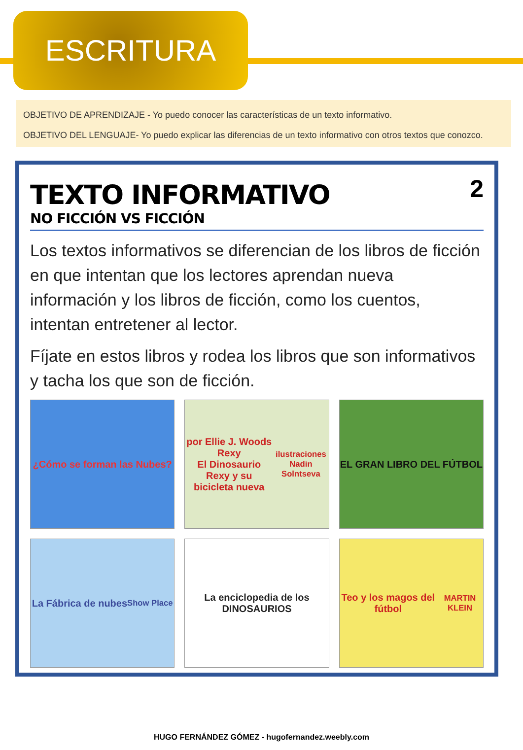ESCRITURA
OBJETIVO DE APRENDIZAJE - Yo puedo conocer las características de un texto informativo.
OBJETIVO DEL LENGUAJE- Yo puedo explicar las diferencias de un texto informativo con otros textos que conozco.
2
TEXTO INFORMATIVO
NO FICCIÓN VS FICCIÓN
Los textos informativos se diferencian de los libros de ficción en que intentan que los lectores aprendan nueva información y los libros de ficción, como los cuentos, intentan entretener al lector.
Fíjate en estos libros y rodea los libros que son informativos y tacha los que son de ficción.
¿Cómo se forman las Nubes?
por Ellie J. Woods
Rexy
El Dinosaurio Rexy y su bicicleta nueva
ilustraciones Nadin Solntseva
EL GRAN LIBRO DEL FÚTBOL
La Fábrica de nubes
Show Place
La enciclopedia de los DINOSAURIOS
Teo y los magos del fútbol
MARTIN KLEIN
HUGO FERNÁNDEZ GÓMEZ - hugofernandez.weebly.com